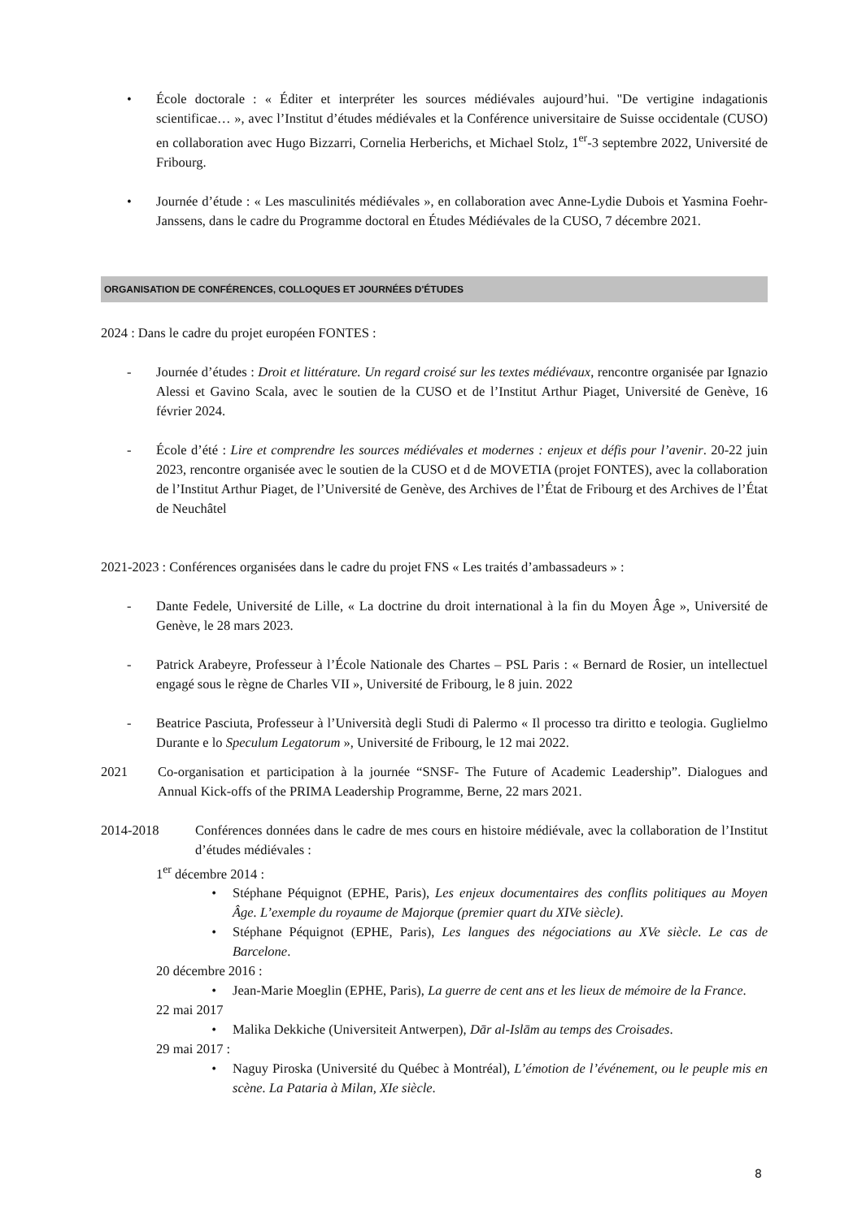• École doctorale : « Éditer et interpréter les sources médiévales aujourd’hui. "De vertigine indagationis scientificae… », avec l’Institut d’études médiévales et la Conférence universitaire de Suisse occidentale (CUSO) en collaboration avec Hugo Bizzarri, Cornelia Herberichs, et Michael Stolz, 1<sup>er</sup>-3 septembre 2022, Université de Fribourg.
• Journée d’étude : « Les masculinités médiévales », en collaboration avec Anne-Lydie Dubois et Yasmina Foehr-Janssens, dans le cadre du Programme doctoral en Études Médiévales de la CUSO, 7 décembre 2021.
ORGANISATION DE CONFÉRENCES, COLLOQUES ET JOURNÉES D'ÉTUDES
2024 : Dans le cadre du projet européen FONTES :
- Journée d’études : Droit et littérature. Un regard croisé sur les textes médiévaux, rencontre organisée par Ignazio Alessi et Gavino Scala, avec le soutien de la CUSO et de l’Institut Arthur Piaget, Université de Genève, 16 février 2024.
- École d’été : Lire et comprendre les sources médiévales et modernes : enjeux et défis pour l’avenir. 20-22 juin 2023, rencontre organisée avec le soutien de la CUSO et d de MOVETIA (projet FONTES), avec la collaboration de l’Institut Arthur Piaget, de l’Université de Genève, des Archives de l’État de Fribourg et des Archives de l’État de Neuchâtel
2021-2023 : Conférences organisées dans le cadre du projet FNS « Les traités d’ambassadeurs » :
- Dante Fedele, Université de Lille, « La doctrine du droit international à la fin du Moyen Âge », Université de Genève, le 28 mars 2023.
- Patrick Arabeyre, Professeur à l’École Nationale des Chartes – PSL Paris : « Bernard de Rosier, un intellectuel engagé sous le règne de Charles VII », Université de Fribourg, le 8 juin. 2022
- Beatrice Pasciuta, Professeur à l’Università degli Studi di Palermo « Il processo tra diritto e teologia. Guglielmo Durante e lo Speculum Legatorum », Université de Fribourg, le 12 mai 2022.
2021 Co-organisation et participation à la journée “SNSF- The Future of Academic Leadership”. Dialogues and Annual Kick-offs of the PRIMA Leadership Programme, Berne, 22 mars 2021.
2014-2018 Conférences données dans le cadre de mes cours en histoire médiévale, avec la collaboration de l’Institut d’études médiévales :
1<sup>er</sup> décembre 2014 :
• Stéphane Péquignot (EPHE, Paris), Les enjeux documentaires des conflits politiques au Moyen Âge. L’exemple du royaume de Majorque (premier quart du XIVe siècle).
• Stéphane Péquignot (EPHE, Paris), Les langues des négociations au XVe siècle. Le cas de Barcelone.
20 décembre 2016 :
• Jean-Marie Moeglin (EPHE, Paris), La guerre de cent ans et les lieux de mémoire de la France.
22 mai 2017
• Malika Dekkiche (Universiteit Antwerpen), Dār al-Islām au temps des Croisades.
29 mai 2017 :
• Naguy Piroska (Université du Québec à Montréal), L’émotion de l’événement, ou le peuple mis en scène. La Pataria à Milan, XIe siècle.
8